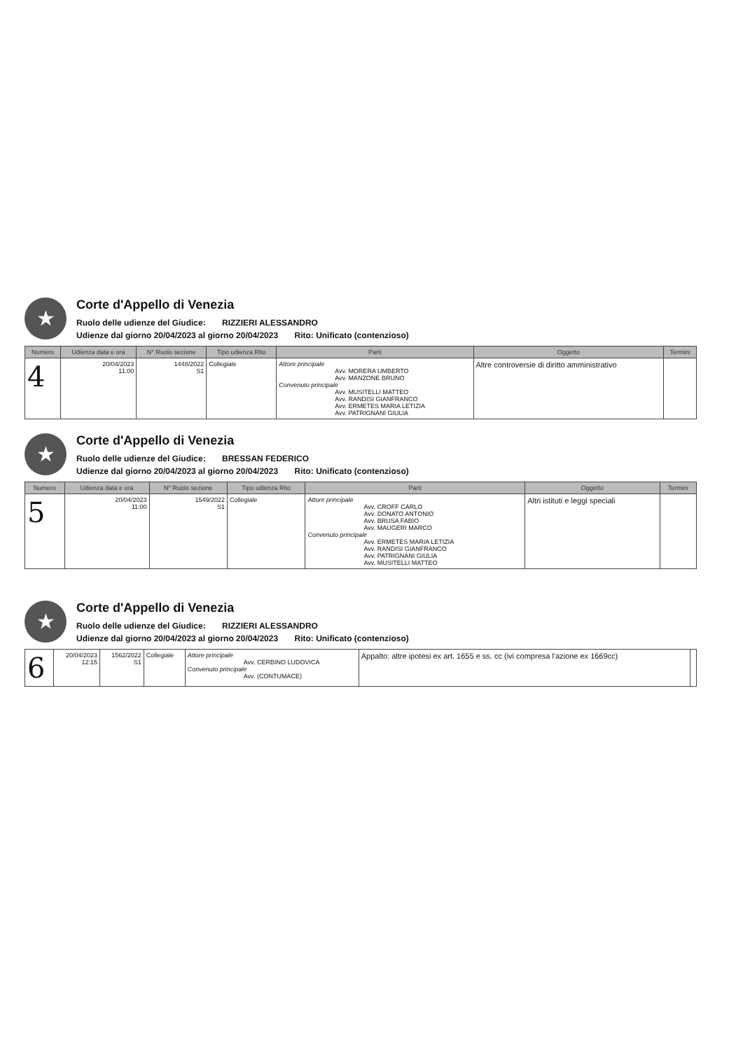★
Corte d'Appello di Venezia
Ruolo delle udienze del Giudice: RIZZIERI ALESSANDRO
Udienze dal giorno 20/04/2023 al giorno 20/04/2023 Rito: Unificato (contenzioso)
| Numero | Udienza data e ora | N° Ruolo sezione | Tipo udienza Rito | Parti | Oggetto | Termini |
| --- | --- | --- | --- | --- | --- | --- |
| 4 | 20/04/2023 11:00 | 1448/2022 S1 | Collegiale | Attore principale Avv. MORERA UMBERTO Avv. MANZONE BRUNO Convenuto principale Avv. MUSITELLI MATTEO Avv. RANDISI GIANFRANCO Avv. ERMETES MARIA LETIZIA Avv. PATRIGNANI GIULIA | Altre controversie di diritto amministrativo | |
★
Corte d'Appello di Venezia
Ruolo delle udienze del Giudice: BRESSAN FEDERICO
Udienze dal giorno 20/04/2023 al giorno 20/04/2023 Rito: Unificato (contenzioso)
| Numero | Udienza data e ora | N° Ruolo sezione | Tipo udienza Rito | Parti | Oggetto | Termini |
| --- | --- | --- | --- | --- | --- | --- |
| 5 | 20/04/2023 11:00 | 1549/2022 S1 | Collegiale | Attore principale Avv. CROFF CARLO Avv. DONATO ANTONIO Avv. BRUSA FABIO Avv. MAUGERI MARCO Convenuto principale Avv. ERMETES MARIA LETIZIA Avv. RANDISI GIANFRANCO Avv. PATRIGNANI GIULIA Avv. MUSITELLI MATTEO | Altri istituti e leggi speciali | |
★
Corte d'Appello di Venezia
Ruolo delle udienze del Giudice: RIZZIERI ALESSANDRO
Udienze dal giorno 20/04/2023 al giorno 20/04/2023 Rito: Unificato (contenzioso)
| 6 | 20/04/2023 12:15 | 1562/2022 S1 | Collegiale | Attore principale Avv. CERBINO LUDOVICA Convenuto principale Avv. (CONTUMACE) | Appalto: altre ipotesi ex art. 1655 e ss. cc (ivi compresa l'azione ex 1669cc) | |